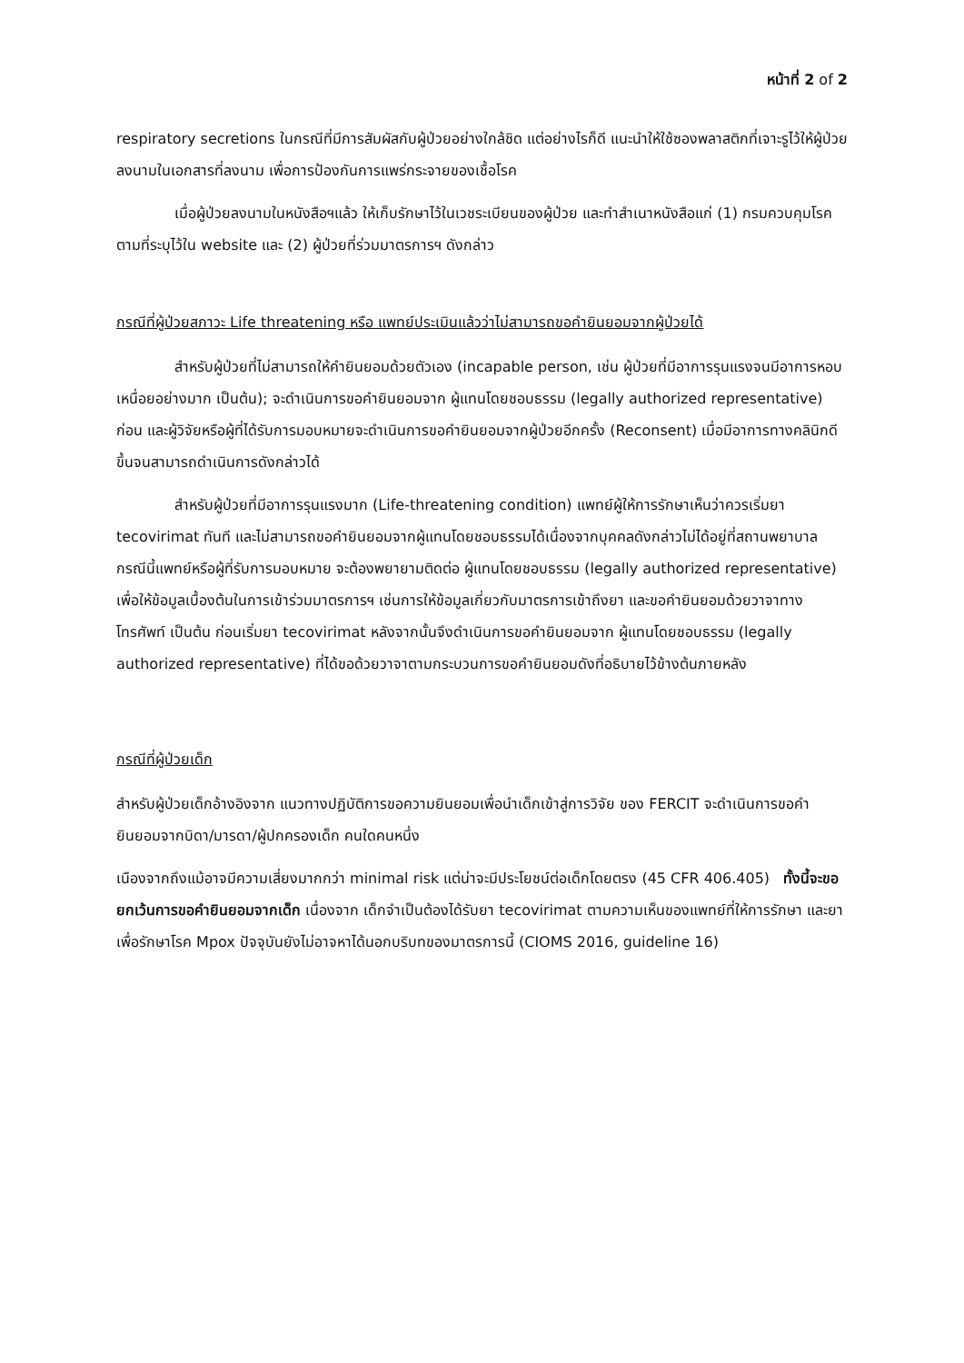หน้าที่ 2 of 2
respiratory secretions ในกรณีที่มีการสัมผัสกับผู้ป่วยอย่างใกล้ชิด แต่อย่างไรก็ดี แนะนำให้ใช้ซองพลาสติกที่เจาะรูไว้ให้ผู้ป่วยลงนามในเอกสารที่ลงนาม เพื่อการป้องกันการแพร่กระจายของเชื้อโรค
เมื่อผู้ป่วยลงนามในหนังสือฯแล้ว ให้เก็บรักษาไว้ในเวชระเบียนของผู้ป่วย และทำสำเนาหนังสือแก่ (1) กรมควบคุมโรคตามที่ระบุไว้ใน website และ (2) ผู้ป่วยที่ร่วมมาตรการฯ ดังกล่าว
กรณีที่ผู้ป่วยสภาวะ Life threatening หรือ แพทย์ประเมินแล้วว่าไม่สามารถขอคำยินยอมจากผู้ป่วยได้
สำหรับผู้ป่วยที่ไม่สามารถให้คำยินยอมด้วยตัวเอง (incapable person, เช่น ผู้ป่วยที่มีอาการรุนแรงจนมีอาการหอบเหนื่อยอย่างมาก เป็นต้น); จะดำเนินการขอคำยินยอมจาก ผู้แทนโดยชอบธรรม (legally authorized representative) ก่อน และผู้วิจัยหรือผู้ที่ได้รับการมอบหมายจะดำเนินการขอคำยินยอมจากผู้ป่วยอีกครั้ง (Reconsent) เมื่อมีอาการทางคลินิกดีขึ้นจนสามารถดำเนินการดังกล่าวได้
สำหรับผู้ป่วยที่มีอาการรุนแรงมาก (Life-threatening condition) แพทย์ผู้ให้การรักษาเห็นว่าควรเริ่มยา tecovirimat ทันที และไม่สามารถขอคำยินยอมจากผู้แทนโดยชอบธรรมได้เนื่องจากบุคคลดังกล่าวไม่ได้อยู่ที่สถานพยาบาล กรณีนี้แพทย์หรือผู้ที่รับการมอบหมาย จะต้องพยายามติดต่อ ผู้แทนโดยชอบธรรม (legally authorized representative) เพื่อให้ข้อมูลเบื้องต้นในการเข้าร่วมมาตรการฯ เช่นการให้ข้อมูลเกี่ยวกับมาตรการเข้าถึงยา และขอคำยินยอมด้วยวาจาทางโทรศัพท์ เป็นต้น ก่อนเริ่มยา tecovirimat หลังจากนั้นจึงดำเนินการขอคำยินยอมจาก ผู้แทนโดยชอบธรรม (legally authorized representative) ที่ได้ขอด้วยวาจาตามกระบวนการขอคำยินยอมดังที่อธิบายไว้ข้างต้นภายหลัง
กรณีที่ผู้ป่วยเด็ก
สำหรับผู้ป่วยเด็กอ้างอิงจาก แนวทางปฏิบัติการขอความยินยอมเพื่อนำเด็กเข้าสู่การวิจัย ของ FERCIT จะดำเนินการขอคำยินยอมจากบิดา/มารดา/ผู้ปกครองเด็ก คนใดคนหนึ่ง
เนืองจากถึงแม้อาจมีความเสี่ยงมากกว่า minimal risk แต่น่าจะมีประโยชน์ต่อเด็กโดยตรง (45 CFR 406.405) ทั้งนี้จะขอยกเว้นการขอคำยินยอมจากเด็ก เนื่องจาก เด็กจำเป็นต้องได้รับยา tecovirimat ตามความเห็นของแพทย์ที่ให้การรักษา และยาเพื่อรักษาโรค Mpox ปัจจุบันยังไม่อาจหาได้นอกบริบทของมาตรการนี้ (CIOMS 2016, guideline 16)